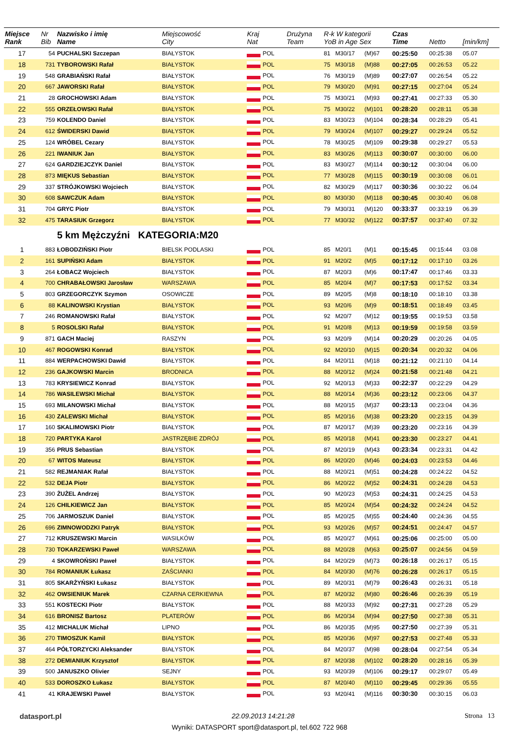| Miejsce Rank | Nr Bib | Nazwisko i imię Name | Miejscowość City | Kraj Nat | Drużyna Team | R-k W kategorii YoB in Age Sex | | | Czas Time | Netto | [min/km] |
| --- | --- | --- | --- | --- | --- | --- | --- | --- | --- | --- | --- |
| 17 | 54 | PUCHALSKI Szczepan | BIAŁYSTOK | POL | | 81 | M30/17 | (M)67 | 00:25:50 | 00:25:38 | 05.07 |
| 18 | 731 | TYBOROWSKI Rafał | BIAŁYSTOK | POL | | 75 | M30/18 | (M)88 | 00:27:05 | 00:26:53 | 05.22 |
| 19 | 548 | GRABIAŃSKI Rafał | BIAŁYSTOK | POL | | 76 | M30/19 | (M)89 | 00:27:07 | 00:26:54 | 05.22 |
| 20 | 667 | JAWORSKI Rafał | BIAŁYSTOK | POL | | 79 | M30/20 | (M)91 | 00:27:15 | 00:27:04 | 05.24 |
| 21 | 28 | GROCHOWSKI Adam | BIAŁYSTOK | POL | | 75 | M30/21 | (M)93 | 00:27:41 | 00:27:33 | 05.30 |
| 22 | 555 | ORZEŁOWSKI Rafał | BIAŁYSTOK | POL | | 75 | M30/22 | (M)101 | 00:28:20 | 00:28:11 | 05.38 |
| 23 | 759 | KOLENDO Daniel | BIAŁYSTOK | POL | | 83 | M30/23 | (M)104 | 00:28:34 | 00:28:29 | 05.41 |
| 24 | 612 | ŚWIDERSKI Dawid | BIAŁYSTOK | POL | | 79 | M30/24 | (M)107 | 00:29:27 | 00:29:24 | 05.52 |
| 25 | 124 | WRÓBEL Cezary | BIAŁYSTOK | POL | | 78 | M30/25 | (M)109 | 00:29:38 | 00:29:27 | 05.53 |
| 26 | 221 | IWANIUK Jan | BIAŁYSTOK | POL | | 83 | M30/26 | (M)113 | 00:30:07 | 00:30:00 | 06.00 |
| 27 | 624 | GARDZIEJCZYK Daniel | BIAŁYSTOK | POL | | 83 | M30/27 | (M)114 | 00:30:12 | 00:30:04 | 06.00 |
| 28 | 873 | MIĘKUS Sebastian | BIAŁYSTOK | POL | | 77 | M30/28 | (M)115 | 00:30:19 | 00:30:08 | 06.01 |
| 29 | 337 | STRÓJKOWSKI Wojciech | BIAŁYSTOK | POL | | 82 | M30/29 | (M)117 | 00:30:36 | 00:30:22 | 06.04 |
| 30 | 608 | SAWCZUK Adam | BIAŁYSTOK | POL | | 80 | M30/30 | (M)118 | 00:30:45 | 00:30:40 | 06.08 |
| 31 | 704 | GRYC Piotr | BIAŁYSTOK | POL | | 79 | M30/31 | (M)120 | 00:33:37 | 00:33:19 | 06.39 |
| 32 | 475 | TARASIUK Grzegorz | BIAŁYSTOK | POL | | 77 | M30/32 | (M)122 | 00:37:57 | 00:37:40 | 07.32 |
| | | 5 km Mężczyźni KATEGORIA:M20 | | | | | | | | | |
| 1 | 883 | ŁOBODZIŃSKI Piotr | BIELSK PODLASKI | POL | | 85 | M20/1 | (M)1 | 00:15:45 | 00:15:44 | 03.08 |
| 2 | 161 | SUPIŃSKI Adam | BIAŁYSTOK | POL | | 91 | M20/2 | (M)5 | 00:17:12 | 00:17:10 | 03.26 |
| 3 | 264 | ŁOBACZ Wojciech | BIAŁYSTOK | POL | | 87 | M20/3 | (M)6 | 00:17:47 | 00:17:46 | 03.33 |
| 4 | 700 | CHRABAŁOWSKI Jarosław | WARSZAWA | POL | | 85 | M20/4 | (M)7 | 00:17:53 | 00:17:52 | 03.34 |
| 5 | 803 | GRZEGORCZYK Szymon | OSOWICZE | POL | | 89 | M20/5 | (M)8 | 00:18:10 | 00:18:10 | 03.38 |
| 6 | 88 | KALINOWSKI Krystian | BIAŁYSTOK | POL | | 93 | M20/6 | (M)9 | 00:18:51 | 00:18:49 | 03.45 |
| 7 | 246 | ROMANOWSKI Rafał | BIAŁYSTOK | POL | | 92 | M20/7 | (M)12 | 00:19:55 | 00:19:53 | 03.58 |
| 8 | 5 | ROSOLSKI Rafał | BIAŁYSTOK | POL | | 91 | M20/8 | (M)13 | 00:19:59 | 00:19:58 | 03.59 |
| 9 | 871 | GACH Maciej | RASZYN | POL | | 93 | M20/9 | (M)14 | 00:20:29 | 00:20:26 | 04.05 |
| 10 | 467 | ROGOWSKI Konrad | BIAŁYSTOK | POL | | 92 | M20/10 | (M)15 | 00:20:34 | 00:20:32 | 04.06 |
| 11 | 884 | WERPACHOWSKI Dawid | BIAŁYSTOK | POL | | 84 | M20/11 | (M)18 | 00:21:12 | 00:21:10 | 04.14 |
| 12 | 236 | GAJKOWSKI Marcin | BRODNICA | POL | | 88 | M20/12 | (M)24 | 00:21:58 | 00:21:48 | 04.21 |
| 13 | 783 | KRYSIEWICZ Konrad | BIAŁYSTOK | POL | | 92 | M20/13 | (M)33 | 00:22:37 | 00:22:29 | 04.29 |
| 14 | 786 | WASILEWSKI Michał | BIAŁYSTOK | POL | | 88 | M20/14 | (M)36 | 00:23:12 | 00:23:06 | 04.37 |
| 15 | 693 | MILANOWSKI Michał | BIAŁYSTOK | POL | | 88 | M20/15 | (M)37 | 00:23:13 | 00:23:04 | 04.36 |
| 16 | 430 | ZALEWSKI Michał | BIAŁYSTOK | POL | | 85 | M20/16 | (M)38 | 00:23:20 | 00:23:15 | 04.39 |
| 17 | 160 | SKALIMOWSKI Piotr | BIAŁYSTOK | POL | | 87 | M20/17 | (M)39 | 00:23:20 | 00:23:16 | 04.39 |
| 18 | 720 | PARTYKA Karol | JASTRZĘBIE ZDRÓJ | POL | | 85 | M20/18 | (M)41 | 00:23:30 | 00:23:27 | 04.41 |
| 19 | 356 | PRUS Sebastian | BIAŁYSTOK | POL | | 87 | M20/19 | (M)43 | 00:23:34 | 00:23:31 | 04.42 |
| 20 | 67 | WITOS Mateusz | BIAŁYSTOK | POL | | 86 | M20/20 | (M)46 | 00:24:03 | 00:23:53 | 04.46 |
| 21 | 582 | REJMANIAK Rafał | BIAŁYSTOK | POL | | 88 | M20/21 | (M)51 | 00:24:28 | 00:24:22 | 04.52 |
| 22 | 532 | DEJA Piotr | BIAŁYSTOK | POL | | 86 | M20/22 | (M)52 | 00:24:31 | 00:24:28 | 04.53 |
| 23 | 390 | ŻUŻEL Andrzej | BIAŁYSTOK | POL | | 90 | M20/23 | (M)53 | 00:24:31 | 00:24:25 | 04.53 |
| 24 | 126 | CHILKIEWICZ Jan | BIAŁYSTOK | POL | | 85 | M20/24 | (M)54 | 00:24:32 | 00:24:24 | 04.52 |
| 25 | 706 | JARMOSZUK Daniel | BIAŁYSTOK | POL | | 85 | M20/25 | (M)55 | 00:24:40 | 00:24:36 | 04.55 |
| 26 | 696 | ZIMNOWODZKI Patryk | BIAŁYSTOK | POL | | 93 | M20/26 | (M)57 | 00:24:51 | 00:24:47 | 04.57 |
| 27 | 712 | KRUSZEWSKI Marcin | WASILKÓW | POL | | 85 | M20/27 | (M)61 | 00:25:06 | 00:25:00 | 05.00 |
| 28 | 730 | TOKARZEWSKI Paweł | WARSZAWA | POL | | 88 | M20/28 | (M)63 | 00:25:07 | 00:24:56 | 04.59 |
| 29 | 4 | SKOWROŃSKI Paweł | BIAŁYSTOK | POL | | 84 | M20/29 | (M)73 | 00:26:18 | 00:26:17 | 05.15 |
| 30 | 784 | ROMANIUK Łukasz | ZAŚCIANKI | POL | | 84 | M20/30 | (M)76 | 00:26:28 | 00:26:17 | 05.15 |
| 31 | 805 | SKARŻYŃSKI Łukasz | BIAŁYSTOK | POL | | 89 | M20/31 | (M)79 | 00:26:43 | 00:26:31 | 05.18 |
| 32 | 462 | OWSIENIUK Marek | CZARNA CERKIEWNA | POL | | 87 | M20/32 | (M)80 | 00:26:46 | 00:26:39 | 05.19 |
| 33 | 551 | KOSTECKI Piotr | BIAŁYSTOK | POL | | 88 | M20/33 | (M)92 | 00:27:31 | 00:27:28 | 05.29 |
| 34 | 616 | BRONISZ Bartosz | PLATERÓW | POL | | 86 | M20/34 | (M)94 | 00:27:50 | 00:27:38 | 05.31 |
| 35 | 412 | MICHALUK Michał | LIPNO | POL | | 86 | M20/35 | (M)95 | 00:27:50 | 00:27:39 | 05.31 |
| 36 | 270 | TIMOSZUK Kamil | BIAŁYSTOK | POL | | 85 | M20/36 | (M)97 | 00:27:53 | 00:27:48 | 05.33 |
| 37 | 464 | PÓŁTORZYCKI Aleksander | BIAŁYSTOK | POL | | 84 | M20/37 | (M)98 | 00:28:04 | 00:27:54 | 05.34 |
| 38 | 272 | DEMIANIUK Krzysztof | BIAŁYSTOK | POL | | 87 | M20/38 | (M)102 | 00:28:20 | 00:28:16 | 05.39 |
| 39 | 500 | JANUSZKO Olivier | SEJNY | POL | | 93 | M20/39 | (M)106 | 00:29:17 | 00:29:07 | 05.49 |
| 40 | 533 | DOROSZKO Łukasz | BIAŁYSTOK | POL | | 87 | M20/40 | (M)110 | 00:29:45 | 00:29:36 | 05.55 |
| 41 | 41 | KRAJEWSKI Paweł | BIAŁYSTOK | POL | | 93 | M20/41 | (M)116 | 00:30:30 | 00:30:15 | 06.03 |
datasport.pl 22.09.2013 14:21:28 Strona 13
Wyniki: DATASPORT sport@datasport.pl, tel.602 722 968